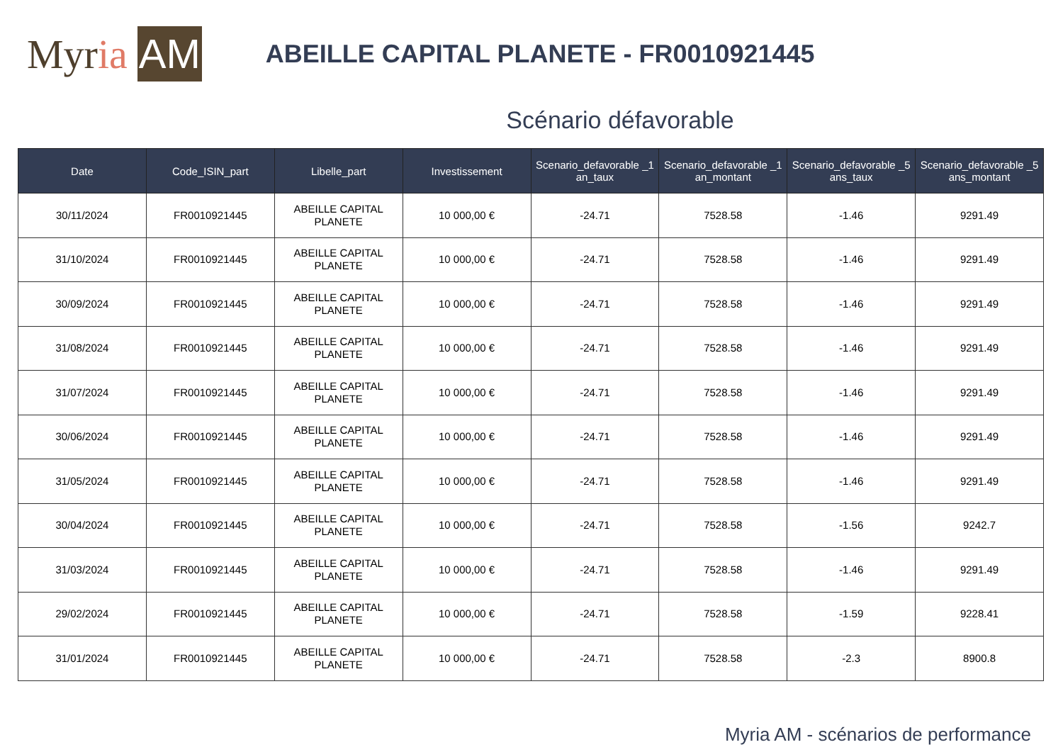My r ia AM
ABEILLE CAPITAL PLANETE - FR0010921445
Scénario défavorable
| Date | Code_ISIN_part | Libelle_part | Investissement | Scenario_defavorable _1 an_taux | Scenario_defavorable _1 an_montant | Scenario_defavorable _5 ans_taux | Scenario_defavorable _5 ans_montant |
| --- | --- | --- | --- | --- | --- | --- | --- |
| 30/11/2024 | FR0010921445 | ABEILLE CAPITAL PLANETE | 10 000,00 € | -24.71 | 7528.58 | -1.46 | 9291.49 |
| 31/10/2024 | FR0010921445 | ABEILLE CAPITAL PLANETE | 10 000,00 € | -24.71 | 7528.58 | -1.46 | 9291.49 |
| 30/09/2024 | FR0010921445 | ABEILLE CAPITAL PLANETE | 10 000,00 € | -24.71 | 7528.58 | -1.46 | 9291.49 |
| 31/08/2024 | FR0010921445 | ABEILLE CAPITAL PLANETE | 10 000,00 € | -24.71 | 7528.58 | -1.46 | 9291.49 |
| 31/07/2024 | FR0010921445 | ABEILLE CAPITAL PLANETE | 10 000,00 € | -24.71 | 7528.58 | -1.46 | 9291.49 |
| 30/06/2024 | FR0010921445 | ABEILLE CAPITAL PLANETE | 10 000,00 € | -24.71 | 7528.58 | -1.46 | 9291.49 |
| 31/05/2024 | FR0010921445 | ABEILLE CAPITAL PLANETE | 10 000,00 € | -24.71 | 7528.58 | -1.46 | 9291.49 |
| 30/04/2024 | FR0010921445 | ABEILLE CAPITAL PLANETE | 10 000,00 € | -24.71 | 7528.58 | -1.56 | 9242.7 |
| 31/03/2024 | FR0010921445 | ABEILLE CAPITAL PLANETE | 10 000,00 € | -24.71 | 7528.58 | -1.46 | 9291.49 |
| 29/02/2024 | FR0010921445 | ABEILLE CAPITAL PLANETE | 10 000,00 € | -24.71 | 7528.58 | -1.59 | 9228.41 |
| 31/01/2024 | FR0010921445 | ABEILLE CAPITAL PLANETE | 10 000,00 € | -24.71 | 7528.58 | -2.3 | 8900.8 |
Myria AM - scénarios de performance